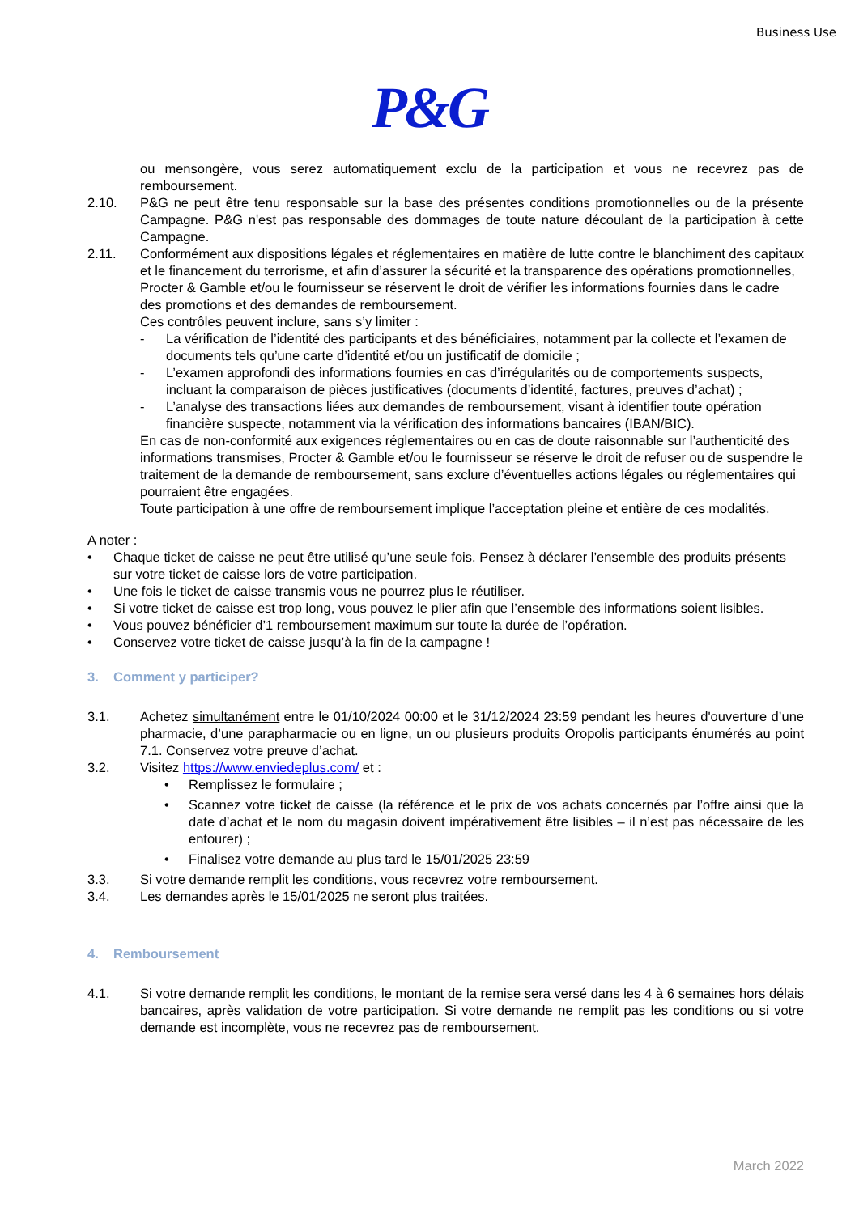Business Use
P&G
ou mensongère, vous serez automatiquement exclu de la participation et vous ne recevrez pas de remboursement.
2.10. P&G ne peut être tenu responsable sur la base des présentes conditions promotionnelles ou de la présente Campagne. P&G n'est pas responsable des dommages de toute nature découlant de la participation à cette Campagne.
2.11. Conformément aux dispositions légales et réglementaires en matière de lutte contre le blanchiment des capitaux et le financement du terrorisme, et afin d’assurer la sécurité et la transparence des opérations promotionnelles, Procter & Gamble et/ou le fournisseur se réservent le droit de vérifier les informations fournies dans le cadre des promotions et des demandes de remboursement.
Ces contrôles peuvent inclure, sans s’y limiter :
- La vérification de l’identité des participants et des bénéficiaires, notamment par la collecte et l’examen de documents tels qu’une carte d’identité et/ou un justificatif de domicile ;
- L’examen approfondi des informations fournies en cas d’irrégularités ou de comportements suspects, incluant la comparaison de pièces justificatives (documents d’identité, factures, preuves d’achat) ;
- L’analyse des transactions liées aux demandes de remboursement, visant à identifier toute opération financière suspecte, notamment via la vérification des informations bancaires (IBAN/BIC).
En cas de non-conformité aux exigences réglementaires ou en cas de doute raisonnable sur l’authenticité des informations transmises, Procter & Gamble et/ou le fournisseur se réserve le droit de refuser ou de suspendre le traitement de la demande de remboursement, sans exclure d’éventuelles actions légales ou réglementaires qui pourraient être engagées.
Toute participation à une offre de remboursement implique l’acceptation pleine et entière de ces modalités.
A noter :
• Chaque ticket de caisse ne peut être utilisé qu’une seule fois. Pensez à déclarer l’ensemble des produits présents sur votre ticket de caisse lors de votre participation.
• Une fois le ticket de caisse transmis vous ne pourrez plus le réutiliser.
• Si votre ticket de caisse est trop long, vous pouvez le plier afin que l’ensemble des informations soient lisibles.
• Vous pouvez bénéficier d’1 remboursement maximum sur toute la durée de l’opération.
• Conservez votre ticket de caisse jusqu’à la fin de la campagne !
3. Comment y participer?
3.1. Achetez simultanément entre le 01/10/2024 00:00 et le 31/12/2024 23:59 pendant les heures d'ouverture d’une pharmacie, d’une parapharmacie ou en ligne, un ou plusieurs produits Oropolis participants énumérés au point 7.1. Conservez votre preuve d’achat.
3.2. Visitez https://www.enviedeplus.com/ et :
• Remplissez le formulaire ;
• Scannez votre ticket de caisse (la référence et le prix de vos achats concernés par l’offre ainsi que la date d’achat et le nom du magasin doivent impérativement être lisibles – il n’est pas nécessaire de les entourer) ;
• Finalisez votre demande au plus tard le 15/01/2025 23:59
3.3. Si votre demande remplit les conditions, vous recevrez votre remboursement.
3.4. Les demandes après le 15/01/2025 ne seront plus traitées.
4. Remboursement
4.1. Si votre demande remplit les conditions, le montant de la remise sera versé dans les 4 à 6 semaines hors délais bancaires, après validation de votre participation. Si votre demande ne remplit pas les conditions ou si votre demande est incomplète, vous ne recevrez pas de remboursement.
March 2022